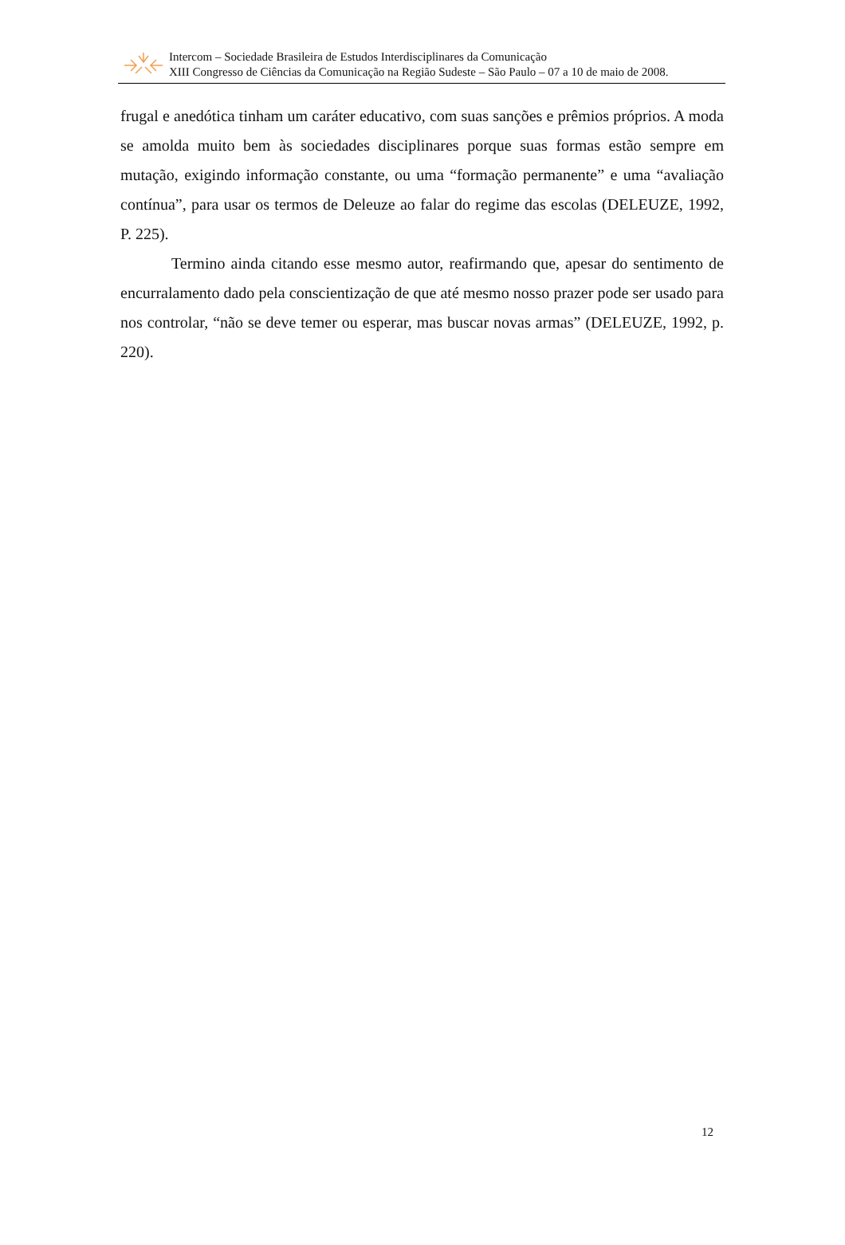Intercom – Sociedade Brasileira de Estudos Interdisciplinares da Comunicação
XIII Congresso de Ciências da Comunicação na Região Sudeste – São Paulo – 07 a 10 de maio de 2008.
frugal e anedótica tinham um caráter educativo, com suas sanções e prêmios próprios. A moda se amolda muito bem às sociedades disciplinares porque suas formas estão sempre em mutação, exigindo informação constante, ou uma “formação permanente” e uma “avaliação contínua”, para usar os termos de Deleuze ao falar do regime das escolas (DELEUZE, 1992, P. 225).
Termino ainda citando esse mesmo autor, reafirmando que, apesar do sentimento de encurralamento dado pela conscientização de que até mesmo nosso prazer pode ser usado para nos controlar, “não se deve temer ou esperar, mas buscar novas armas” (DELEUZE, 1992, p. 220).
12